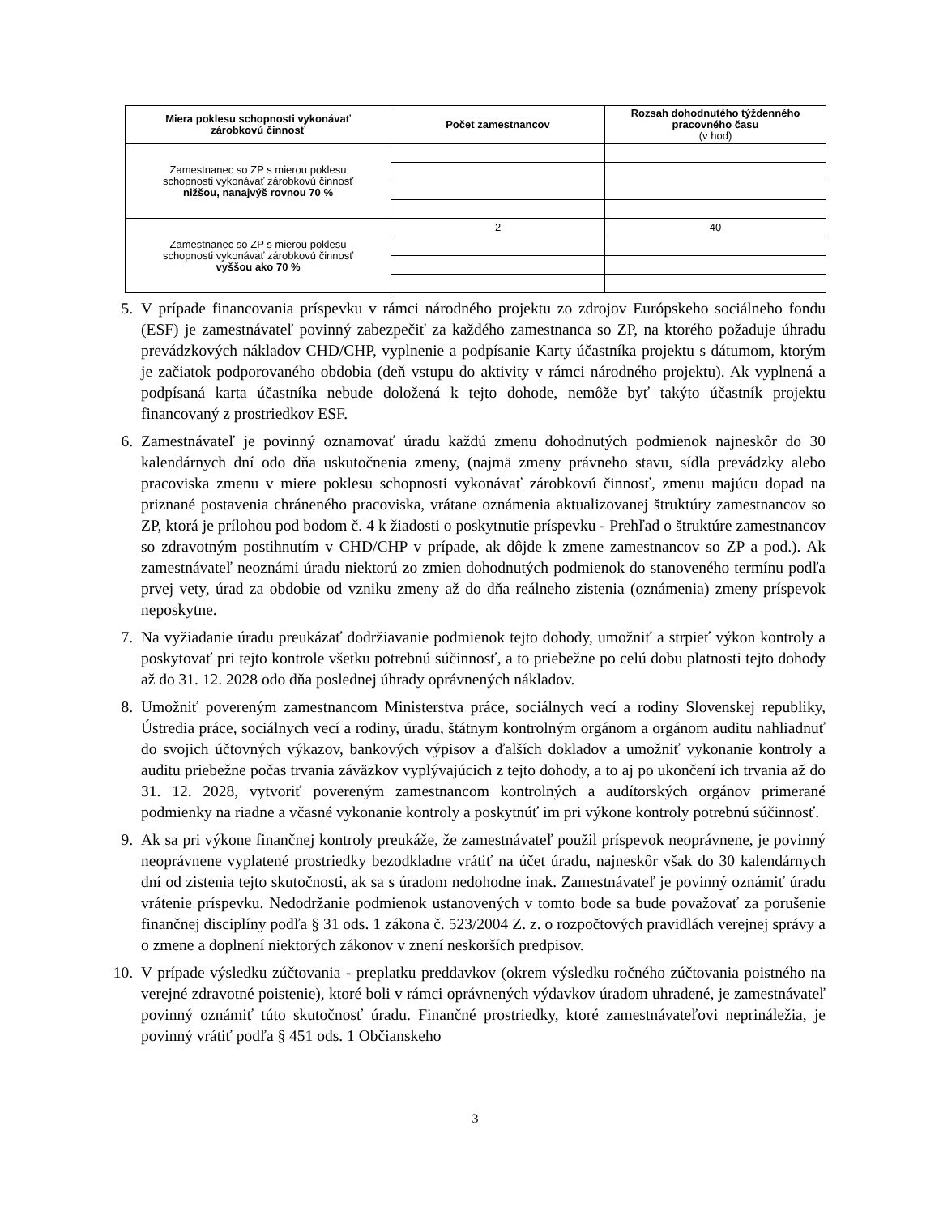| Miera poklesu schopnosti vykonávať zárobkovú činnosť | Počet zamestnancov | Rozsah dohodnutého týždenného pracovného času (v hod) |
| --- | --- | --- |
| Zamestnanec so ZP s mierou poklesu schopnosti vykonávať zárobkovú činnosť nižšou, nanajvýš rovnou 70 % | | |
| Zamestnanec so ZP s mierou poklesu schopnosti vykonávať zárobkovú činnosť vyššou ako 70 % | 2 | 40 |
5. V prípade financovania príspevku v rámci národného projektu zo zdrojov Európskeho sociálneho fondu (ESF) je zamestnávateľ povinný zabezpečiť za každého zamestnanca so ZP, na ktorého požaduje úhradu prevádzkových nákladov CHD/CHP, vyplnenie a podpísanie Karty účastníka projektu s dátumom, ktorým je začiatok podporovaného obdobia (deň vstupu do aktivity v rámci národného projektu). Ak vyplnená a podpísaná karta účastníka nebude doložená k tejto dohode, nemôže byť takýto účastník projektu financovaný z prostriedkov ESF.
6. Zamestnávateľ je povinný oznamovať úradu každú zmenu dohodnutých podmienok najneskôr do 30 kalendárnych dní odo dňa uskutočnenia zmeny, (najmä zmeny právneho stavu, sídla prevádzky alebo pracoviska zmenu v miere poklesu schopnosti vykonávať zárobkovú činnosť, zmenu majúcu dopad na priznané postavenia chráneného pracoviska, vrátane oznámenia aktualizovanej štruktúry zamestnancov so ZP, ktorá je prílohou pod bodom č. 4 k žiadosti o poskytnutie príspevku - Prehľad o štruktúre zamestnancov so zdravotným postihnutím v CHD/CHP v prípade, ak dôjde k zmene zamestnancov so ZP a pod.). Ak zamestnávateľ neoznámi úradu niektorú zo zmien dohodnutých podmienok do stanoveného termínu podľa prvej vety, úrad za obdobie od vzniku zmeny až do dňa reálneho zistenia (oznámenia) zmeny príspevok neposkytne.
7. Na vyžiadanie úradu preukázať dodržiavanie podmienok tejto dohody, umožniť a strpieť výkon kontroly a poskytovať pri tejto kontrole všetku potrebnú súčinnosť, a to priebežne po celú dobu platnosti tejto dohody až do 31. 12. 2028 odo dňa poslednej úhrady oprávnených nákladov.
8. Umožniť povereným zamestnancom Ministerstva práce, sociálnych vecí a rodiny Slovenskej republiky, Ústredia práce, sociálnych vecí a rodiny, úradu, štátnym kontrolným orgánom a orgánom auditu nahliadnuť do svojich účtovných výkazov, bankových výpisov a ďalších dokladov a umožniť vykonanie kontroly a auditu priebežne počas trvania záväzkov vyplývajúcich z tejto dohody, a to aj po ukončení ich trvania až do 31. 12. 2028, vytvoriť povereným zamestnancom kontrolných a audítorských orgánov primerané podmienky na riadne a včasné vykonanie kontroly a poskytnúť im pri výkone kontroly potrebnú súčinnosť.
9. Ak sa pri výkone finančnej kontroly preukáže, že zamestnávateľ použil príspevok neoprávnene, je povinný neoprávnene vyplatené prostriedky bezodkladne vrátiť na účet úradu, najneskôr však do 30 kalendárnych dní od zistenia tejto skutočnosti, ak sa s úradom nedohodne inak. Zamestnávateľ je povinný oznámiť úradu vrátenie príspevku. Nedodržanie podmienok ustanovených v tomto bode sa bude považovať za porušenie finančnej disciplíny podľa § 31 ods. 1 zákona č. 523/2004 Z. z. o rozpočtových pravidlách verejnej správy a o zmene a doplnení niektorých zákonov v znení neskorších predpisov.
10. V prípade výsledku zúčtovania - preplatku preddavkov (okrem výsledku ročného zúčtovania poistného na verejné zdravotné poistenie), ktoré boli v rámci oprávnených výdavkov úradom uhradené, je zamestnávateľ povinný oznámiť túto skutočnosť úradu. Finančné prostriedky, ktoré zamestnávateľovi neprináležia, je povinný vrátiť podľa § 451 ods. 1 Občianskeho
3